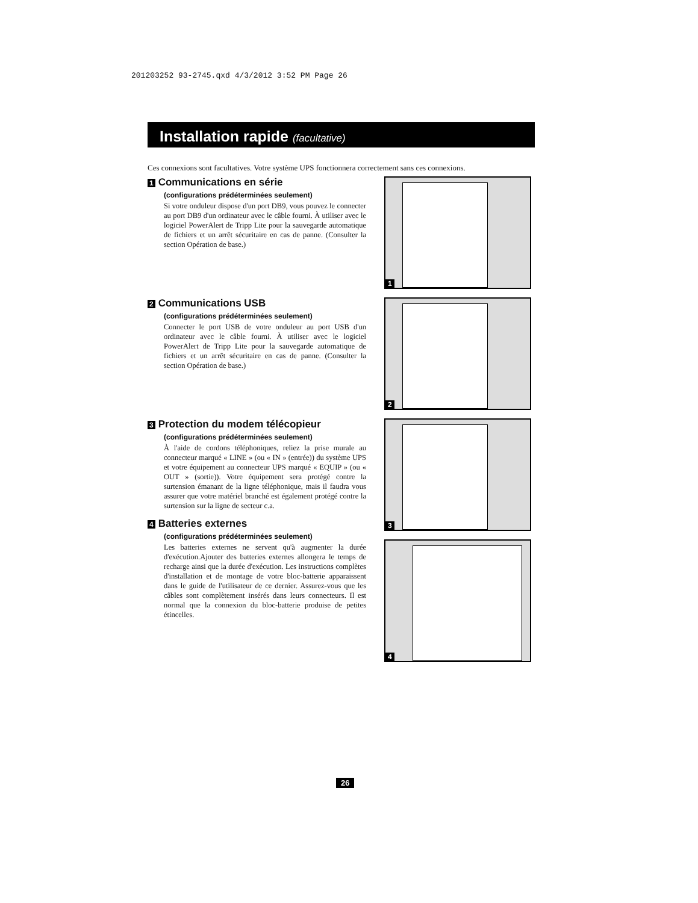201203252 93-2745.qxd 4/3/2012 3:52 PM Page 26
Installation rapide (facultative)
Ces connexions sont facultatives. Votre système UPS fonctionnera correctement sans ces connexions.
1 Communications en série
(configurations prédéterminées seulement)
Si votre onduleur dispose d'un port DB9, vous pouvez le connecter au port DB9 d'un ordinateur avec le câble fourni. À utiliser avec le logiciel PowerAlert de Tripp Lite pour la sauvegarde automatique de fichiers et un arrêt sécuritaire en cas de panne. (Consulter la section Opération de base.)
1
2 Communications USB
(configurations prédéterminées seulement)
Connecter le port USB de votre onduleur au port USB d'un ordinateur avec le câble fourni. À utiliser avec le logiciel PowerAlert de Tripp Lite pour la sauvegarde automatique de fichiers et un arrêt sécuritaire en cas de panne. (Consulter la section Opération de base.)
2
3 Protection du modem télécopieur
(configurations prédéterminées seulement)
À l'aide de cordons téléphoniques, reliez la prise murale au connecteur marqué « LINE » (ou « IN » (entrée)) du système UPS et votre équipement au connecteur UPS marqué « EQUIP » (ou « OUT » (sortie)). Votre équipement sera protégé contre la surtension émanant de la ligne téléphonique, mais il faudra vous assurer que votre matériel branché est également protégé contre la surtension sur la ligne de secteur c.a.
4 Batteries externes
(configurations prédéterminées seulement)
Les batteries externes ne servent qu'à augmenter la durée d'exécution.Ajouter des batteries externes allongera le temps de recharge ainsi que la durée d'exécution. Les instructions complètes d'installation et de montage de votre bloc-batterie apparaissent dans le guide de l'utilisateur de ce dernier. Assurez-vous que les câbles sont complètement insérés dans leurs connecteurs. Il est normal que la connexion du bloc-batterie produise de petites étincelles.
3
4
26